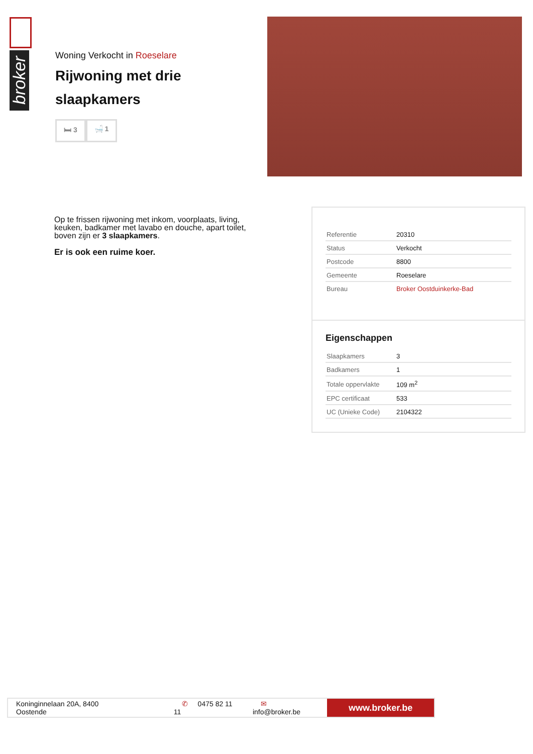broker
Woning Verkocht in Roeselare
Rijwoning met drie slaapkamers
🛏 3 🛁 1
Op te frissen rijwoning met inkom, voorplaats, living, keuken, badkamer met lavabo en douche, apart toilet, boven zijn er 3 slaapkamers.
Er is ook een ruime koer.
| Referentie | 20310 |
| Status | Verkocht |
| Postcode | 8800 |
| Gemeente | Roeselare |
| Bureau | Broker Oostduinkerke-Bad |
Eigenschappen
| Slaapkamers | 3 |
| Badkamers | 1 |
| Totale oppervlakte | 109 m<sup>2</sup> |
| EPC certificaat | 533 |
| UC (Unieke Code) | 2104322 |
Koninginnelaan 20A, 8400 Oostende ✆ 0475 82 11 11 ✉ info@broker.be
www.broker.be